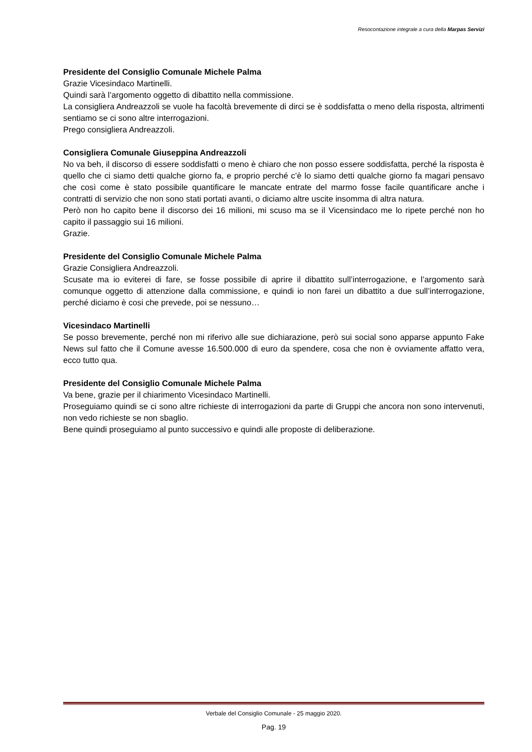Resocontazione integrale a cura della Marpas Servizi
Presidente del Consiglio Comunale Michele Palma
Grazie Vicesindaco Martinelli.
Quindi sarà l’argomento oggetto di dibattito nella commissione.
La consigliera Andreazzoli se vuole ha facoltà brevemente di dirci se è soddisfatta o meno della risposta, altrimenti sentiamo se ci sono altre interrogazioni.
Prego consigliera Andreazzoli.
Consigliera Comunale Giuseppina Andreazzoli
No va beh, il discorso di essere soddisfatti o meno è chiaro che non posso essere soddisfatta, perché la risposta è quello che ci siamo detti qualche giorno fa, e proprio perché c’è lo siamo detti qualche giorno fa magari pensavo che così come è stato possibile quantificare le mancate entrate del marmo fosse facile quantificare anche i contratti di servizio che non sono stati portati avanti, o diciamo altre uscite insomma di altra natura.
Però non ho capito bene il discorso dei 16 milioni, mi scuso ma se il Vicensindaco me lo ripete perché non ho capito il passaggio sui 16 milioni.
Grazie.
Presidente del Consiglio Comunale Michele Palma
Grazie Consigliera Andreazzoli.
Scusate ma io eviterei di fare, se fosse possibile di aprire il dibattito sull’interrogazione, e l’argomento sarà comunque oggetto di attenzione dalla commissione, e quindi io non farei un dibattito a due sull’interrogazione, perché diciamo è cosi che prevede, poi se nessuno…
Vicesindaco Martinelli
Se posso brevemente, perché non mi riferivo alle sue dichiarazione, però sui social sono apparse appunto Fake News sul fatto che il Comune avesse 16.500.000 di euro da spendere, cosa che non è ovviamente affatto vera, ecco tutto qua.
Presidente del Consiglio Comunale Michele Palma
Va bene, grazie per il chiarimento Vicesindaco Martinelli.
Proseguiamo quindi se ci sono altre richieste di interrogazioni da parte di Gruppi che ancora non sono intervenuti, non vedo richieste se non sbaglio.
Bene quindi proseguiamo al punto successivo e quindi alle proposte di deliberazione.
Verbale del Consiglio Comunale - 25 maggio 2020.
Pag. 19